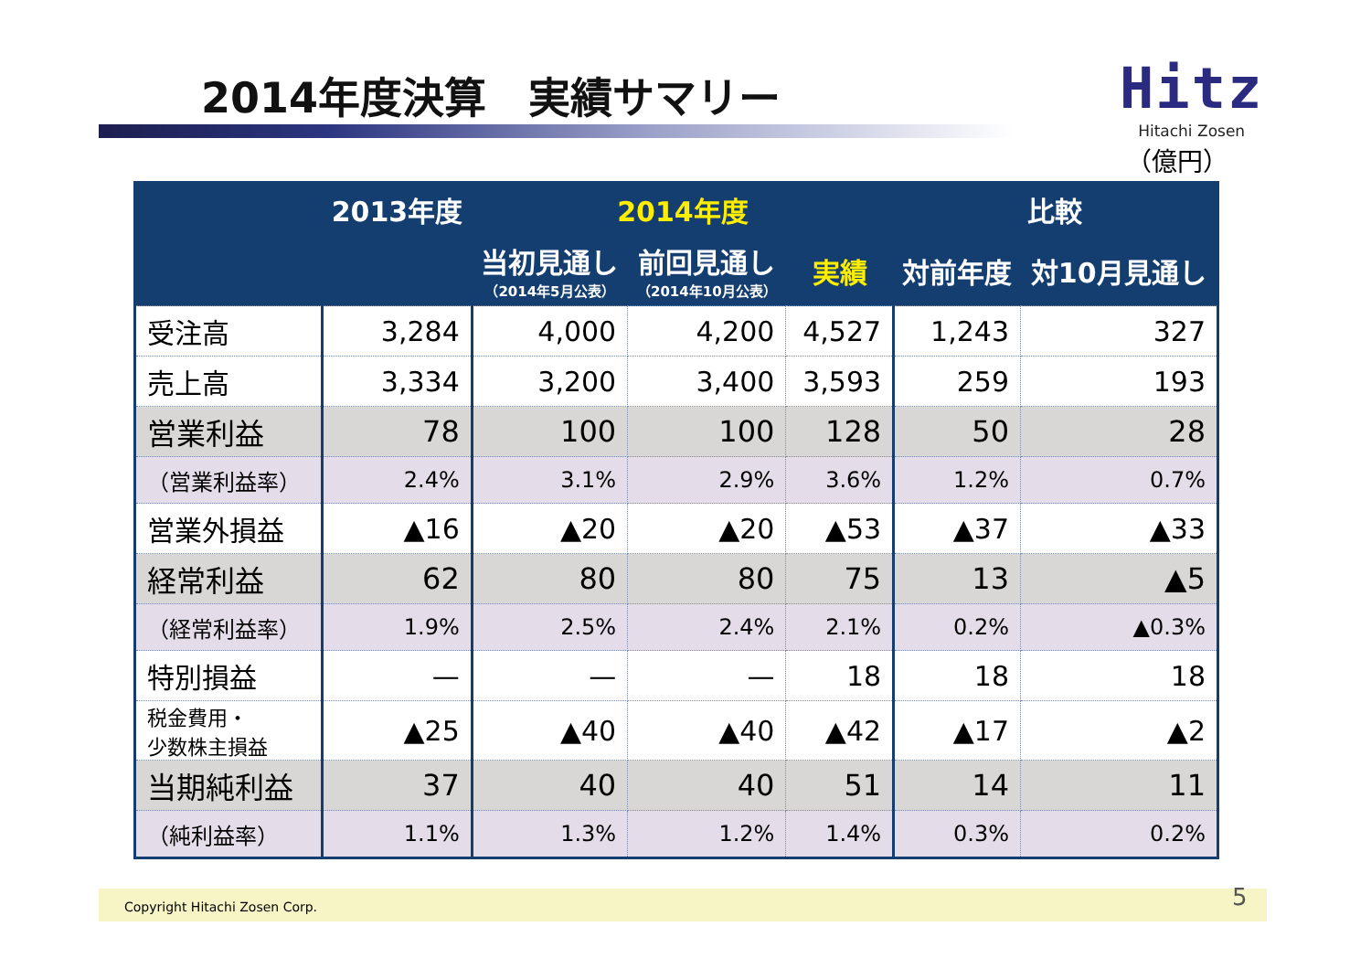2014年度決算　実績サマリー
Hitz
Hitachi Zosen
（億円）
| | 2013年度 | 2014年度 | | | 比較 | |
| --- | --- | --- | --- | --- | --- | --- |
| | | 当初見通し （2014年5月公表） | 前回見通し （2014年10月公表） | 実績 | 対前年度 | 対10月見通し |
| 受注高 | 3,284 | 4,000 | 4,200 | 4,527 | 1,243 | 327 |
| 売上高 | 3,334 | 3,200 | 3,400 | 3,593 | 259 | 193 |
| 営業利益 | 78 | 100 | 100 | 128 | 50 | 28 |
| （営業利益率） | 2.4% | 3.1% | 2.9% | 3.6% | 1.2% | 0.7% |
| 営業外損益 | ▲16 | ▲20 | ▲20 | ▲53 | ▲37 | ▲33 |
| 経常利益 | 62 | 80 | 80 | 75 | 13 | ▲5 |
| （経常利益率） | 1.9% | 2.5% | 2.4% | 2.1% | 0.2% | ▲0.3% |
| 特別損益 | — | — | — | 18 | 18 | 18 |
| 税金費用・ 少数株主損益 | ▲25 | ▲40 | ▲40 | ▲42 | ▲17 | ▲2 |
| 当期純利益 | 37 | 40 | 40 | 51 | 14 | 11 |
| （純利益率） | 1.1% | 1.3% | 1.2% | 1.4% | 0.3% | 0.2% |
Copyright Hitachi Zosen Corp. 5